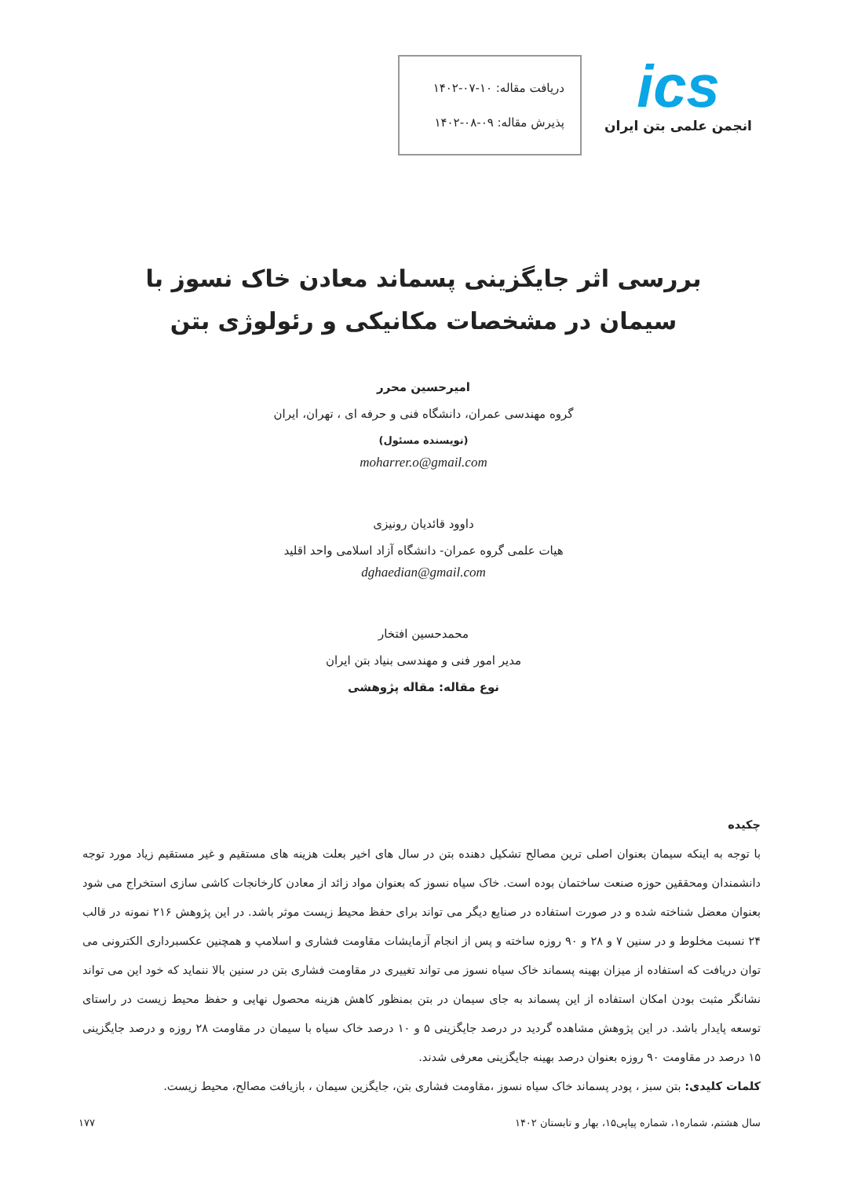ics
انجمن علمی بتن ایران
دریافت مقاله: ۱۰-۰۷-۱۴۰۲
پذیرش مقاله: ۰۹-۰۸-۱۴۰۲
بررسی اثر جایگزینی پسماند معادن خاک نسوز با سیمان در مشخصات مکانیکی و رئولوژی بتن
امیرحسین محرر
گروه مهندسی عمران، دانشگاه فنی و حرفه ای ، تهران، ایران
(نویسنده مسئول)
moharrer.o@gmail.com
داوود قائدیان رونیزی
هیات علمی گروه عمران- دانشگاه آزاد اسلامی واحد اقلید
dghaedian@gmail.com
محمدحسین افتخار
مدیر امور فنی و مهندسی بنیاد بتن ایران
نوع مقاله: مقاله پژوهشی
چکیده
با توجه به اینکه سیمان بعنوان اصلی ترین مصالح تشکیل دهنده بتن در سال های اخیر بعلت هزینه های مستقیم و غیر مستقیم زیاد مورد توجه دانشمندان ومحققین حوزه صنعت ساختمان بوده است. خاک سیاه نسوز که بعنوان مواد زائد از معادن کارخانجات کاشی سازی استخراج می شود بعنوان معضل شناخته شده و در صورت استفاده در صنایع دیگر می تواند برای حفظ محیط زیست موثر باشد. در این پژوهش ۲۱۶ نمونه در قالب ۲۴ نسبت مخلوط و در سنین ۷ و ۲۸ و ۹۰ روزه ساخته و پس از انجام آزمایشات مقاومت فشاری و اسلامپ و همچنین عکسبرداری الکترونی می توان دریافت که استفاده از میزان بهینه پسماند خاک سیاه نسوز می تواند تغییری در مقاومت فشاری بتن در سنین بالا ننماید که خود این می تواند نشانگر مثبت بودن امکان استفاده از این پسماند به جای سیمان در بتن بمنظور کاهش هزینه محصول نهایی و حفظ محیط زیست در راستای توسعه پایدار باشد. در این پژوهش مشاهده گردید در درصد جایگزینی ۵ و ۱۰ درصد خاک سیاه با سیمان در مقاومت ۲۸ روزه و درصد جایگزینی ۱۵ درصد در مقاومت ۹۰ روزه بعنوان درصد بهینه جایگزینی معرفی شدند.
کلمات کلیدی: بتن سبز ، پودر پسماند خاک سیاه نسوز ،مقاومت فشاری بتن، جایگزین سیمان ، بازیافت مصالح، محیط زیست.
سال هشتم، شماره۱، شماره پیاپی۱۵، بهار و تابستان ۱۴۰۲ ۱۷۷